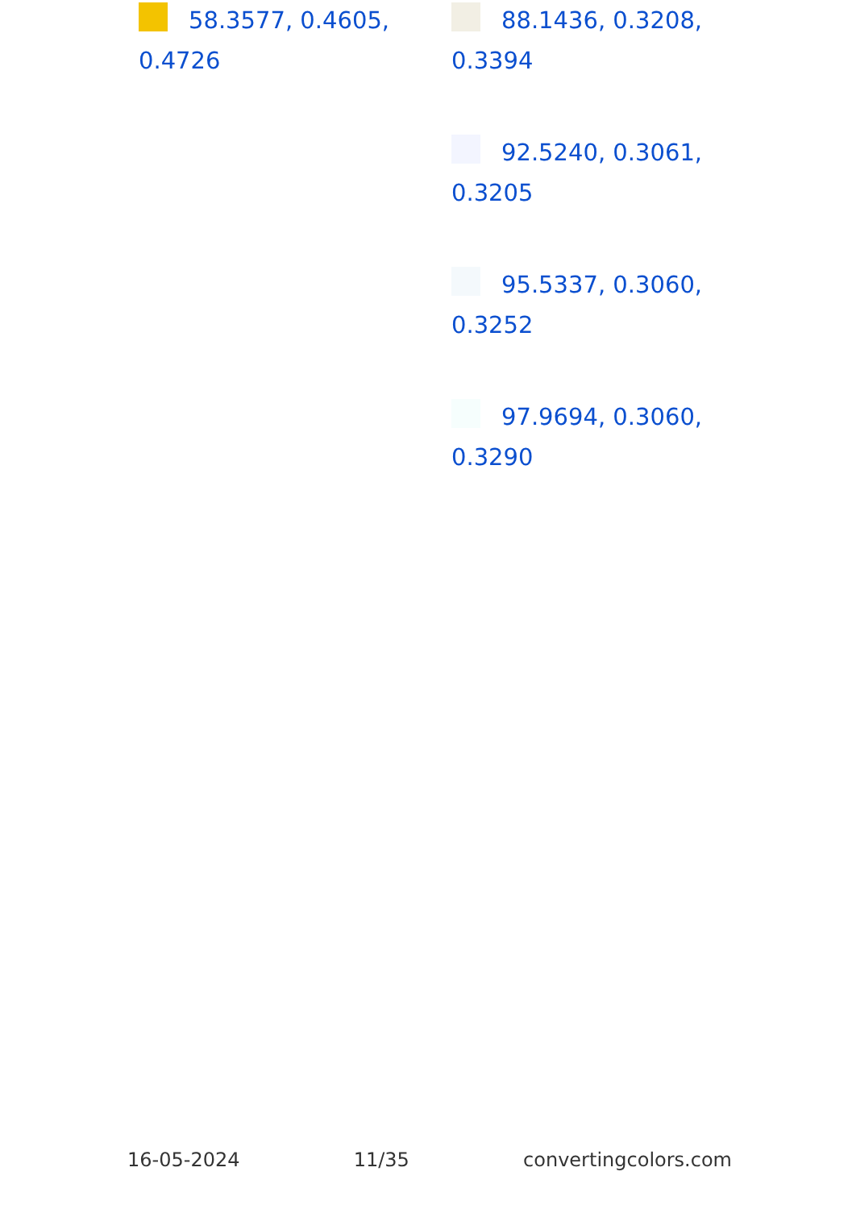58.3577, 0.4605, 0.4726 88.1436, 0.3208, 0.3394
92.5240, 0.3061, 0.3205
95.5337, 0.3060, 0.3252
97.9694, 0.3060, 0.3290
16-05-2024 11/35 convertingcolors.com